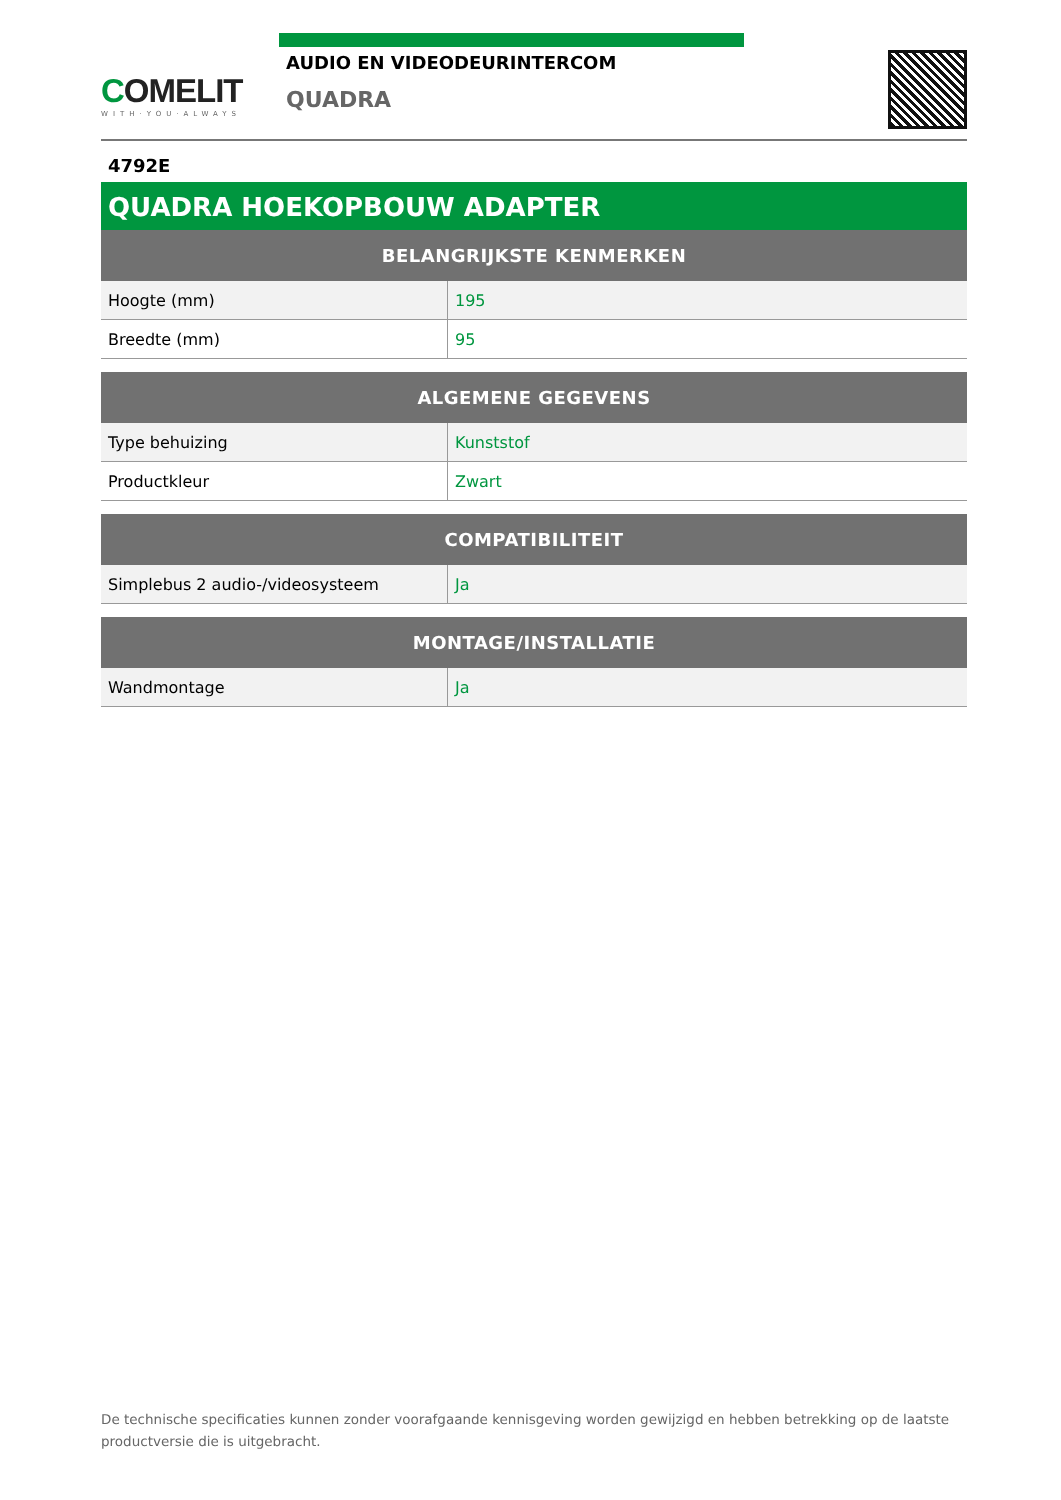COMELIT
WITH·YOU·ALWAYS
AUDIO EN VIDEODEURINTERCOM
QUADRA
4792E
QUADRA HOEKOPBOUW ADAPTER
| BELANGRIJKSTE KENMERKEN | |
| --- | --- |
| Hoogte (mm) | 195 |
| Breedte (mm) | 95 |
| ALGEMENE GEGEVENS | |
| --- | --- |
| Type behuizing | Kunststof |
| Productkleur | Zwart |
| COMPATIBILITEIT | |
| --- | --- |
| Simplebus 2 audio-/videosysteem | Ja |
| MONTAGE/INSTALLATIE | |
| --- | --- |
| Wandmontage | Ja |
De technische specificaties kunnen zonder voorafgaande kennisgeving worden gewijzigd en hebben betrekking op de laatste productversie die is uitgebracht.